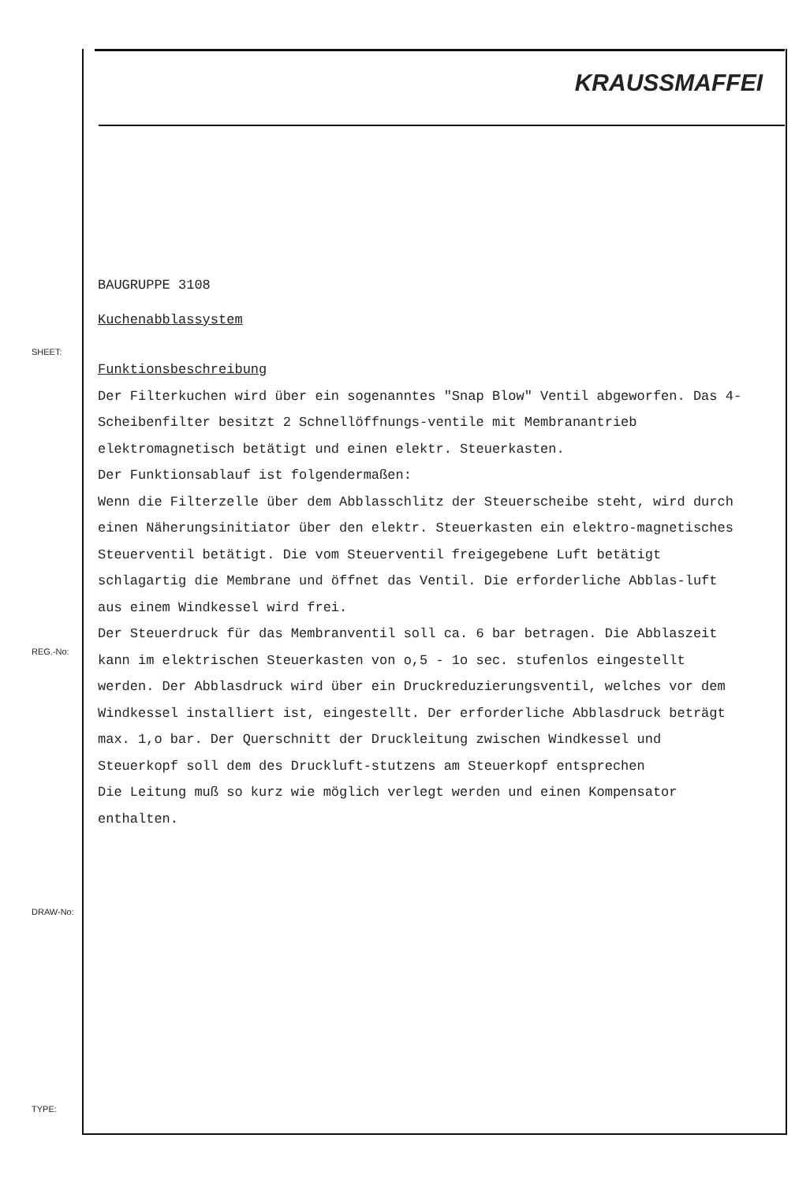KRAUSSMAFFEI
SHEET:
REG.-No:
DRAW-No:
TYPE:
BAUGRUPPE 3108
Kuchenabblassystem
Funktionsbeschreibung
Der Filterkuchen wird über ein sogenanntes "Snap Blow" Ventil abgeworfen. Das 4-Scheibenfilter besitzt 2 Schnellöffnungs-ventile mit Membranantrieb elektromagnetisch betätigt und einen elektr. Steuerkasten.
Der Funktionsablauf ist folgendermaßen:
Wenn die Filterzelle über dem Abblasschlitz der Steuerscheibe steht, wird durch einen Näherungsinitiator über den elektr. Steuerkasten ein elektro-magnetisches Steuerventil betätigt. Die vom Steuerventil freigegebene Luft betätigt schlagartig die Membrane und öffnet das Ventil. Die erforderliche Abblas-luft aus einem Windkessel wird frei.
Der Steuerdruck für das Membranventil soll ca. 6 bar betragen. Die Abblaszeit kann im elektrischen Steuerkasten von o,5 - 1o sec. stufenlos eingestellt werden. Der Abblasdruck wird über ein Druckreduzierungsventil, welches vor dem Windkessel installiert ist, eingestellt. Der erforderliche Abblasdruck beträgt max. 1,o bar. Der Querschnitt der Druckleitung zwischen Windkessel und Steuerkopf soll dem des Druckluft-stutzens am Steuerkopf entsprechen
Die Leitung muß so kurz wie möglich verlegt werden und einen Kompensator enthalten.